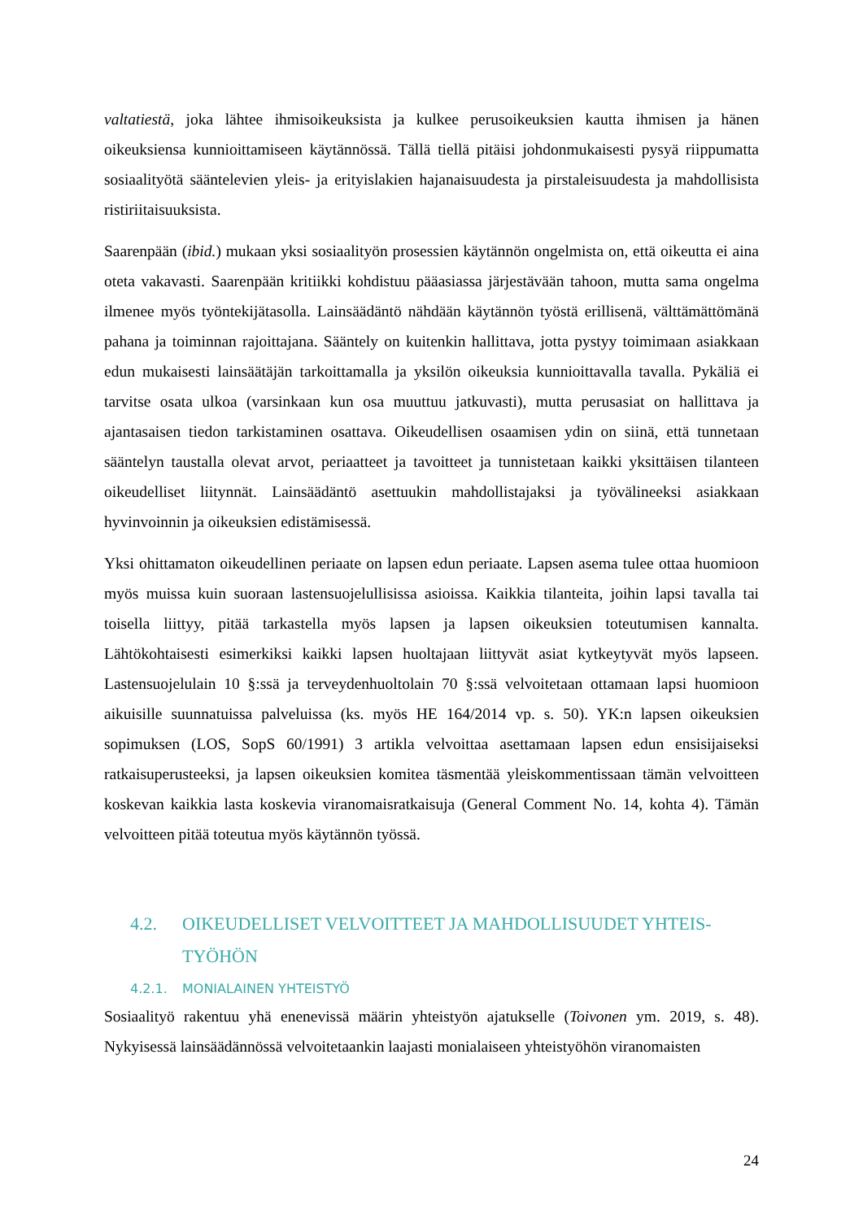valtatiestä, joka lähtee ihmisoikeuksista ja kulkee perusoikeuksien kautta ihmisen ja hänen oikeuksiensa kunnioittamiseen käytännössä. Tällä tiellä pitäisi johdonmukaisesti pysyä riippumatta sosiaalityötä sääntelevien yleis- ja erityislakien hajanaisuudesta ja pirstaleisuudesta ja mahdollisista ristiriitaisuuksista.
Saarenpään (ibid.) mukaan yksi sosiaalityön prosessien käytännön ongelmista on, että oikeutta ei aina oteta vakavasti. Saarenpään kritiikki kohdistuu pääasiassa järjestävään tahoon, mutta sama ongelma ilmenee myös työntekijätasolla. Lainsäädäntö nähdään käytännön työstä erillisenä, välttämättömänä pahana ja toiminnan rajoittajana. Sääntely on kuitenkin hallittava, jotta pystyy toimimaan asiakkaan edun mukaisesti lainsäätäjän tarkoittamalla ja yksilön oikeuksia kunnioittavalla tavalla. Pykäliä ei tarvitse osata ulkoa (varsinkaan kun osa muuttuu jatkuvasti), mutta perusasiat on hallittava ja ajantasaisen tiedon tarkistaminen osattava. Oikeudellisen osaamisen ydin on siinä, että tunnetaan sääntelyn taustalla olevat arvot, periaatteet ja tavoitteet ja tunnistetaan kaikki yksittäisen tilanteen oikeudelliset liitynnät. Lainsäädäntö asettuukin mahdollistajaksi ja työvälineeksi asiakkaan hyvinvoinnin ja oikeuksien edistämisessä.
Yksi ohittamaton oikeudellinen periaate on lapsen edun periaate. Lapsen asema tulee ottaa huomioon myös muissa kuin suoraan lastensuojelullisissa asioissa. Kaikkia tilanteita, joihin lapsi tavalla tai toisella liittyy, pitää tarkastella myös lapsen ja lapsen oikeuksien toteutumisen kannalta. Lähtökohtaisesti esimerkiksi kaikki lapsen huoltajaan liittyvät asiat kytkeytyvät myös lapseen. Lastensuojelulain 10 §:ssä ja terveydenhuoltolain 70 §:ssä velvoitetaan ottamaan lapsi huomioon aikuisille suunnatuissa palveluissa (ks. myös HE 164/2014 vp. s. 50). YK:n lapsen oikeuksien sopimuksen (LOS, SopS 60/1991) 3 artikla velvoittaa asettamaan lapsen edun ensisijaiseksi ratkaisuperusteeksi, ja lapsen oikeuksien komitea täsmentää yleiskommentissaan tämän velvoitteen koskevan kaikkia lasta koskevia viranomaisratkaisuja (General Comment No. 14, kohta 4). Tämän velvoitteen pitää toteutua myös käytännön työssä.
4.2. OIKEUDELLISET VELVOITTEET JA MAHDOLLISUUDET YHTEIS-TYÖHÖN
4.2.1. MONIALAINEN YHTEISTYÖ
Sosiaalityö rakentuu yhä enenevissä määrin yhteistyön ajatukselle (Toivonen ym. 2019, s. 48). Nykyisessä lainsäädännössä velvoitetaankin laajasti monialaiseen yhteistyöhön viranomaisten
24